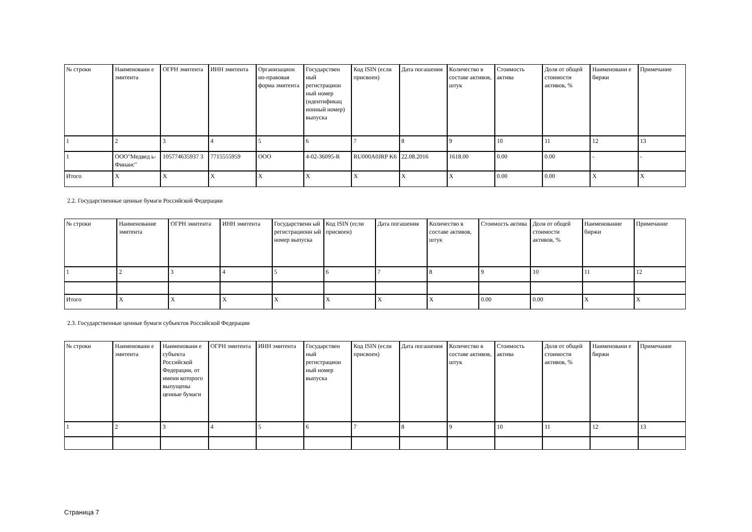| № строки | Наименовани е эмитента | ОГРН эмитента | ИНН эмитента | Организацион но-правовая форма эмитента | Государствен ный регистрацион ный номер (идентификац ионный номер) выпуска | Код ISIN (если присвоен) | Дата погашения | Количество в составе активов, штук | Стоимость актива | Доля от общей стоимости активов, % | Наименовани е биржи | Примечание |
| 1 | 2 | 3 | 4 | 5 | 6 | 7 | 8 | 9 | 10 | 11 | 12 | 13 |
| 1 | ООО"Медвед ь-Финанс" | 105774635937 3 | 7715555959 | ООО | 4-02-36095-R | RU000A0JRP K6 | 22.08.2016 | 1618.00 | 0.00 | 0.00 | - | - |
| Итого | X | X | X | X | X | X | X | X | 0.00 | 0.00 | X | X |
2.2. Государственные ценные бумаги Российской Федерации
| № строки | Наименование эмитента | ОГРН эмитента | ИНН эмитента | Государственн ый регистрационн ый номер выпуска | Код ISIN (если присвоен) | Дата погашения | Количество в составе активов, штук | Стоимость актива | Доля от общей стоимости активов, % | Наименование биржи | Примечание |
| 1 | 2 | 3 | 4 | 5 | 6 | 7 | 8 | 9 | 10 | 11 | 12 |
| Итого | X | X | X | X | X | X | X | 0.00 | 0.00 | X | X |
2.3. Государственные ценные бумаги субъектов Российской Федерации
| № строки | Наименовани е эмитента | Наименовани е субъекта Российской Федерации, от имени которого выпущены ценные бумаги | ОГРН эмитента | ИНН эмитента | Государствен ный регистрацион ный номер выпуска | Код ISIN (если присвоен) | Дата погашения | Количество в составе активов, штук | Стоимость актива | Доля от общей стоимости активов, % | Наименовани е биржи | Примечание |
| 1 | 2 | 3 | 4 | 5 | 6 | 7 | 8 | 9 | 10 | 11 | 12 | 13 |
Страница 7